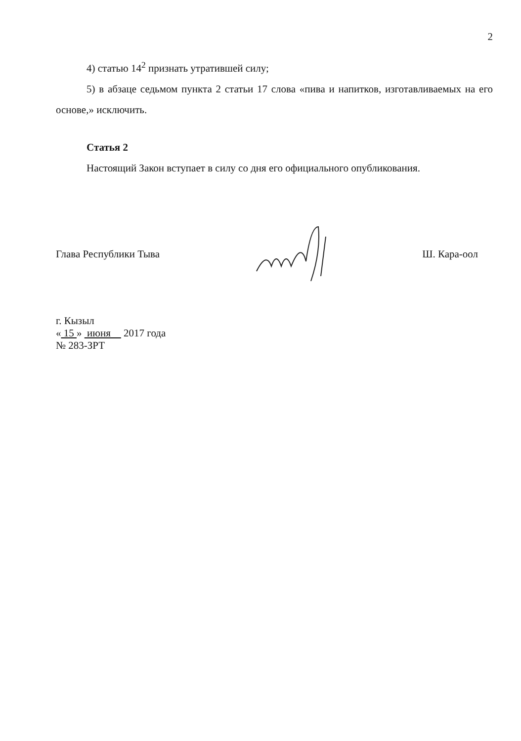2
4) статью 14<sup>2</sup> признать утратившей силу;
5) в абзаце седьмом пункта 2 статьи 17 слова «пива и напитков, изготавливаемых на его основе,» исключить.
Статья 2
Настоящий Закон вступает в силу со дня его официального опубликования.
Глава Республики Тыва Ш. Кара-оол
г. Кызыл
« 15 » июня 2017 года
№ 283-ЗРТ